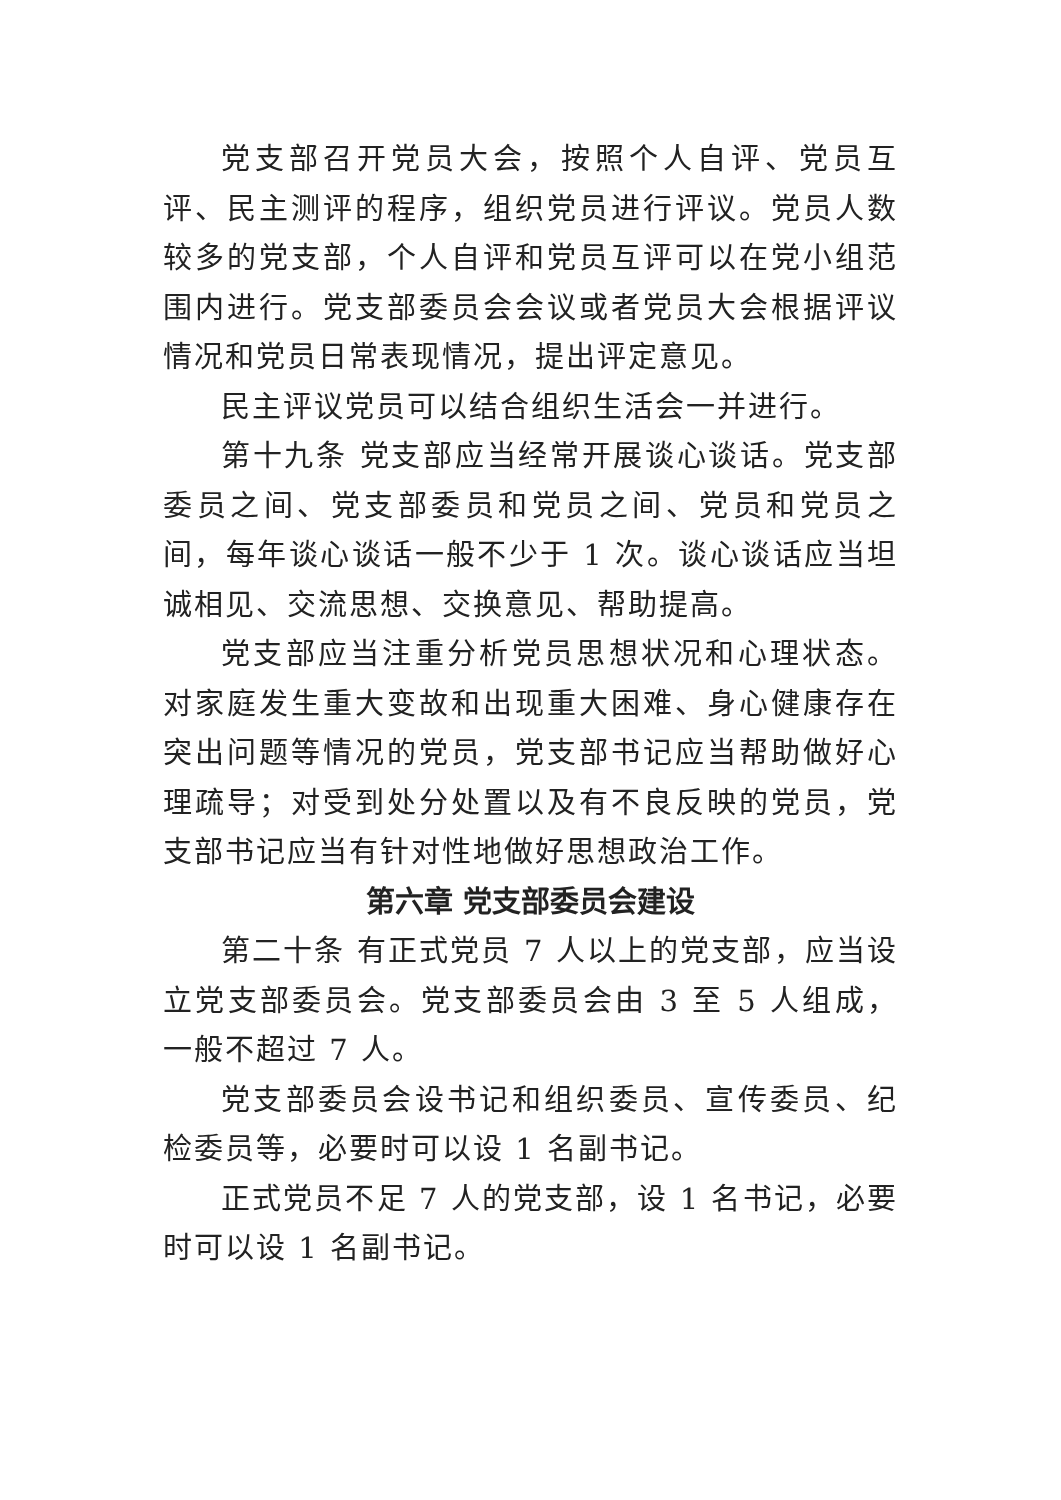党支部召开党员大会，按照个人自评、党员互评、民主测评的程序，组织党员进行评议。党员人数较多的党支部，个人自评和党员互评可以在党小组范围内进行。党支部委员会会议或者党员大会根据评议情况和党员日常表现情况，提出评定意见。
民主评议党员可以结合组织生活会一并进行。
第十九条 党支部应当经常开展谈心谈话。党支部委员之间、党支部委员和党员之间、党员和党员之间，每年谈心谈话一般不少于 1 次。谈心谈话应当坦诚相见、交流思想、交换意见、帮助提高。
党支部应当注重分析党员思想状况和心理状态。对家庭发生重大变故和出现重大困难、身心健康存在突出问题等情况的党员，党支部书记应当帮助做好心理疏导；对受到处分处置以及有不良反映的党员，党支部书记应当有针对性地做好思想政治工作。
第六章 党支部委员会建设
第二十条 有正式党员 7 人以上的党支部，应当设立党支部委员会。党支部委员会由 3 至 5 人组成，一般不超过 7 人。
党支部委员会设书记和组织委员、宣传委员、纪检委员等，必要时可以设 1 名副书记。
正式党员不足 7 人的党支部，设 1 名书记，必要时可以设 1 名副书记。